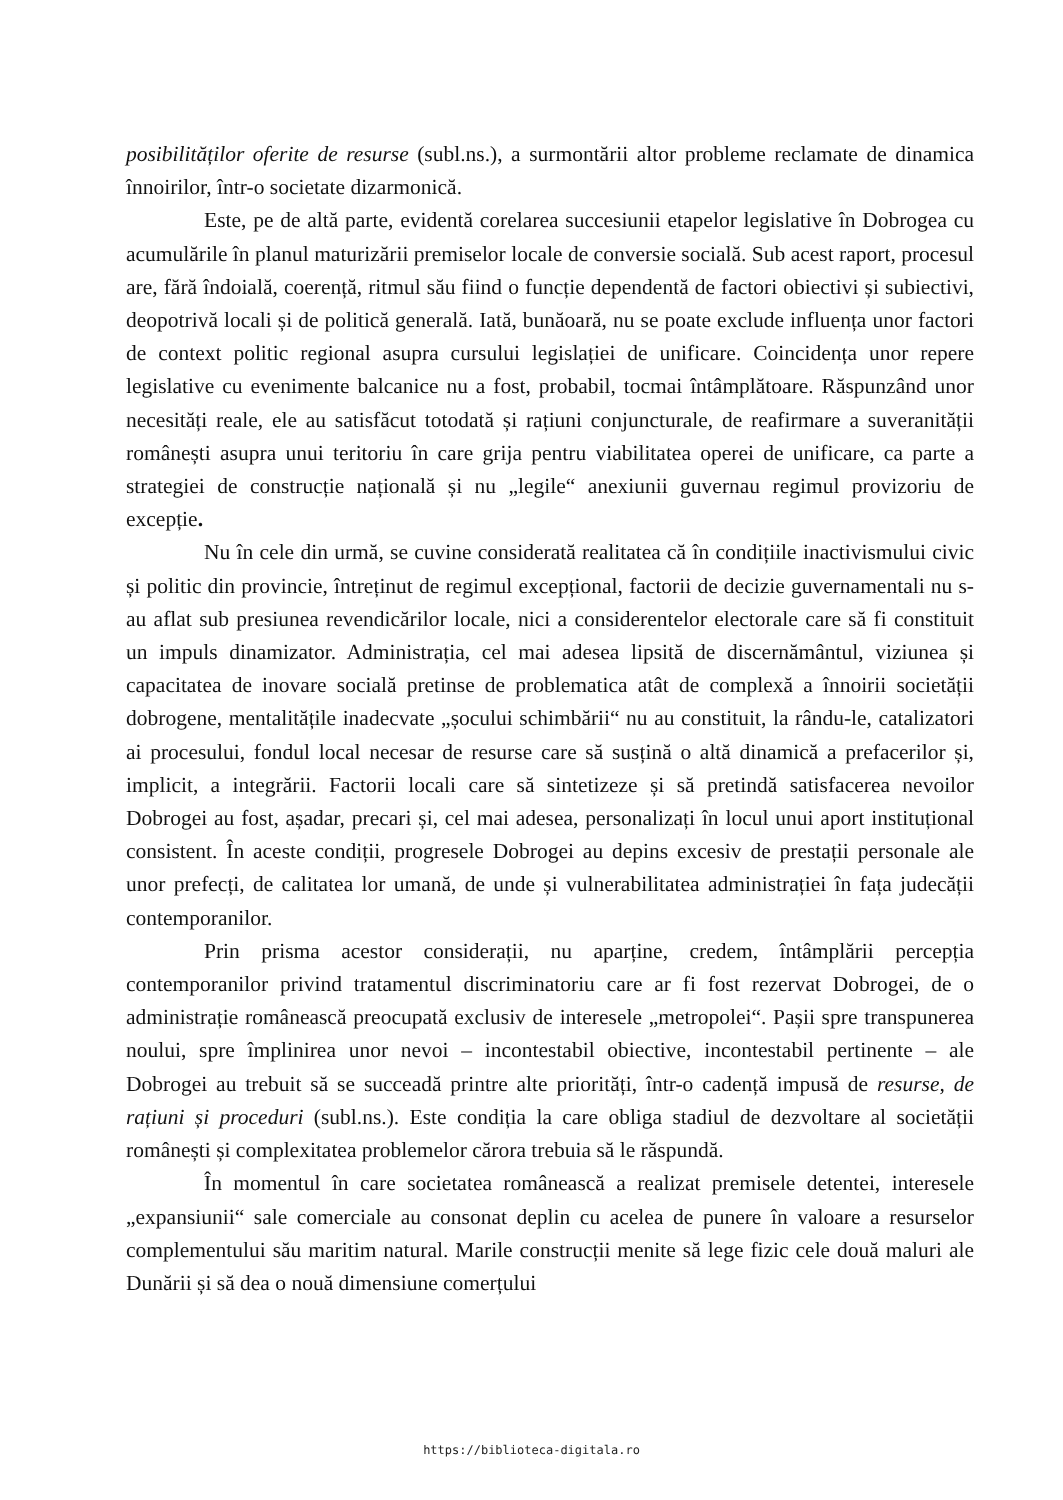posibilităților oferite de resurse (subl.ns.), a surmontării altor probleme reclamate de dinamica înnoirilor, într-o societate dizarmonică.
Este, pe de altă parte, evidentă corelarea succesiunii etapelor legislative în Dobrogea cu acumulările în planul maturizării premiselor locale de conversie socială. Sub acest raport, procesul are, fără îndoială, coerență, ritmul său fiind o funcție dependentă de factori obiectivi și subiectivi, deopotrivă locali și de politică generală. Iată, bunăoară, nu se poate exclude influența unor factori de context politic regional asupra cursului legislației de unificare. Coincidența unor repere legislative cu evenimente balcanice nu a fost, probabil, tocmai întâmplătoare. Răspunzând unor necesități reale, ele au satisfăcut totodată și rațiuni conjuncturale, de reafirmare a suveranității românești asupra unui teritoriu în care grija pentru viabilitatea operei de unificare, ca parte a strategiei de construcție națională și nu „legile“ anexiunii guvernau regimul provizoriu de excepție.
Nu în cele din urmă, se cuvine considerată realitatea că în condițiile inactivismului civic și politic din provincie, întreținut de regimul excepțional, factorii de decizie guvernamentali nu s-au aflat sub presiunea revendicărilor locale, nici a considerentelor electorale care să fi constituit un impuls dinamizator. Administrația, cel mai adesea lipsită de discernământul, viziunea și capacitatea de inovare socială pretinse de problematica atât de complexă a înnoirii societății dobrogene, mentalitățile inadecvate „șocului schimbării“ nu au constituit, la rându-le, catalizatori ai procesului, fondul local necesar de resurse care să susțină o altă dinamică a prefacerilor și, implicit, a integrării. Factorii locali care să sintetizeze și să pretindă satisfacerea nevoilor Dobrogei au fost, așadar, precari și, cel mai adesea, personalizați în locul unui aport instituțional consistent. În aceste condiții, progresele Dobrogei au depins excesiv de prestații personale ale unor prefecți, de calitatea lor umană, de unde și vulnerabilitatea administrației în fața judecății contemporanilor.
Prin prisma acestor considerații, nu aparține, credem, întâmplării percepția contemporanilor privind tratamentul discriminatoriu care ar fi fost rezervat Dobrogei, de o administrație românească preocupată exclusiv de interesele „metropolei“. Pașii spre transpunerea noului, spre împlinirea unor nevoi – incontestabil obiective, incontestabil pertinente – ale Dobrogei au trebuit să se succeadă printre alte priorități, într-o cadență impusă de resurse, de rațiuni și proceduri (subl.ns.). Este condiția la care obliga stadiul de dezvoltare al societății românești și complexitatea problemelor cărora trebuia să le răspundă.
În momentul în care societatea românească a realizat premisele detentei, interesele „expansiunii“ sale comerciale au consonat deplin cu acelea de punere în valoare a resurselor complementului său maritim natural. Marile construcții menite să lege fizic cele două maluri ale Dunării și să dea o nouă dimensiune comerțului
https://biblioteca-digitala.ro